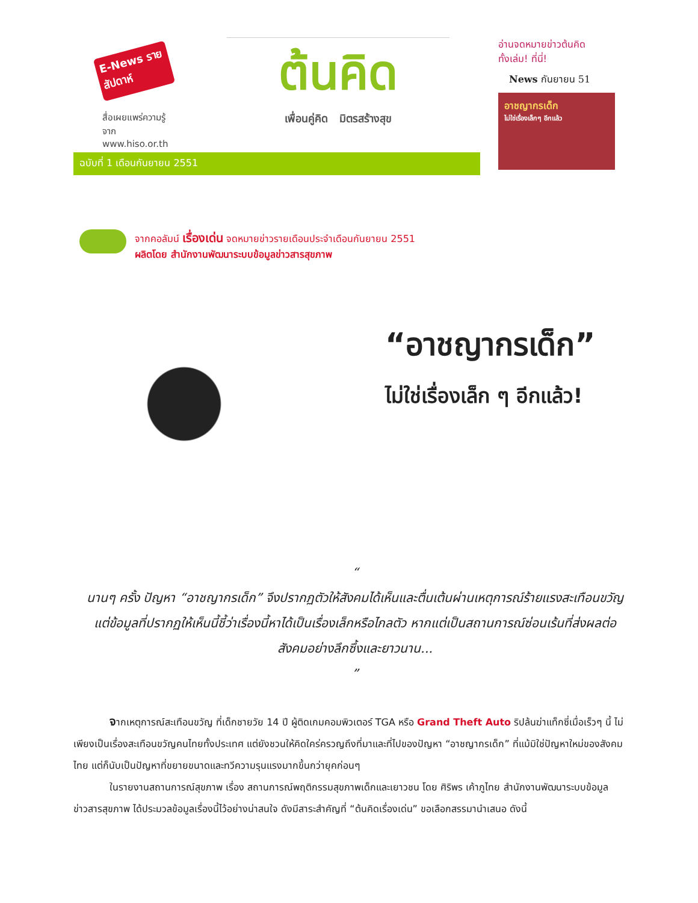E-News รายสัปดาห์
สื่อเผยแพร่ความรู้จาก
www.hiso.or.th
ต้นคิด
เพื่อนคู่คิด มิตรสร้างสุข
ฉบับที่ 1 เดือนกันยายน 2551
อ่านจดหมายข่าวต้นคิด
ทั้งเล่ม! ที่นี่!
News กันยายน 51
อาชญากรเด็ก
ไม่ใช่เรื่องเล็กๆ อีกแล้ว
จากคอลัมน์ เรื่องเด่น จดหมายข่าวรายเดือนประจำเดือนกันยายน 2551
ผลิตโดย สำนักงานพัฒนาระบบข้อมูลข่าวสารสุขภาพ
“อาชญากรเด็ก”
ไม่ใช่เรื่องเล็ก ๆ อีกแล้ว!
“
นานๆ ครั้ง ปัญหา “อาชญากรเด็ก” จึงปรากฏตัวให้สังคมได้เห็นและตื่นเต้นผ่านเหตุการณ์ร้ายแรงสะเทือนขวัญ แต่ข้อมูลที่ปรากฏให้เห็นนี้ชี้ว่าเรื่องนี้หาได้เป็นเรื่องเล็กหรือไกลตัว หากแต่เป็นสถานการณ์ซ่อนเร้นที่ส่งผลต่อสังคมอย่างลึกซึ้งและยาวนาน...
”
จากเหตุการณ์สะเทือนขวัญ ที่เด็กชายวัย 14 ปี ผู้ติดเกมคอมพิวเตอร์ TGA หรือ Grand Theft Auto ริปล้นฆ่าแท็กซี่เมื่อเร็วๆ นี้ ไม่เพียงเป็นเรื่องสะเทือนขวัญคนไทยทั้งประเทศ แต่ยังชวนให้คิดใคร่ครวญถึงที่มาและที่ไปของปัญหา “อาชญากรเด็ก” ที่แม้มิใช่ปัญหาใหม่ของสังคมไทย แต่ก็นับเป็นปัญหาที่ขยายขนาดและทวีความรุนแรงมากขึ้นกว่ายุคก่อนๆ
ในรายงานสถานการณ์สุขภาพ เรื่อง สถานการณ์พฤติกรรมสุขภาพเด็กและเยาวชน โดย ศิริพร เค้าภูไทย สำนักงานพัฒนาระบบข้อมูลข่าวสารสุขภาพ ได้ประมวลข้อมูลเรื่องนี้ไว้อย่างน่าสนใจ ดังมีสาระสำคัญที่ “ต้นคิดเรื่องเด่น” ขอเลือกสรรมานำเสนอ ดังนี้